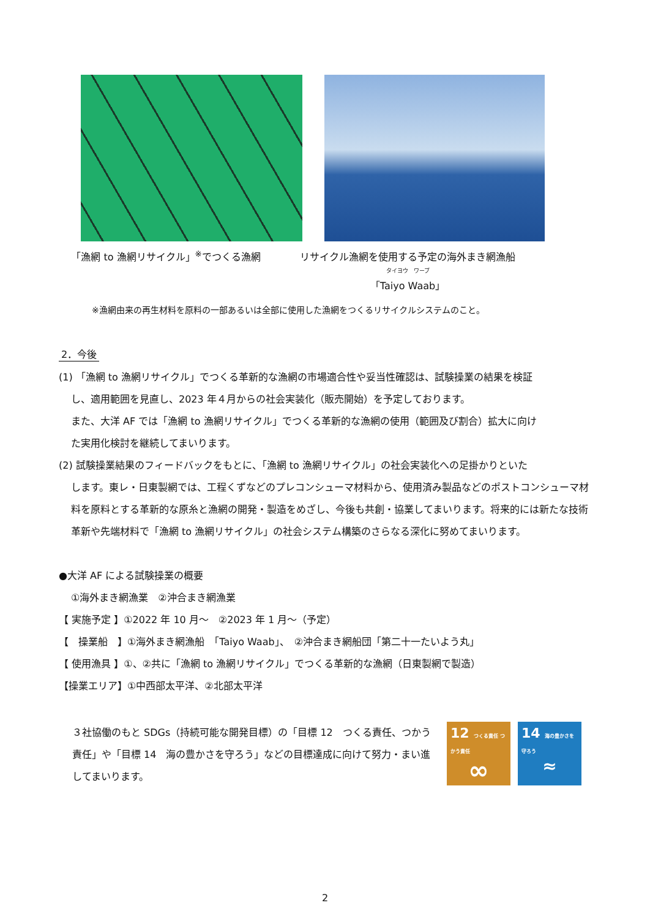「漁網 to 漁網リサイクル」<sup>※</sup>でつくる漁網 リサイクル漁網を使用する予定の海外まき網漁船
タイヨウ　ワーブ
「Taiyo Waab」
※漁網由来の再生材料を原料の一部あるいは全部に使用した漁網をつくるリサイクルシステムのこと。
2．今後
(1) 「漁網 to 漁網リサイクル」でつくる革新的な漁網の市場適合性や妥当性確認は、試験操業の結果を検証
し、適用範囲を見直し、2023 年４月からの社会実装化（販売開始）を予定しております。
また、大洋 AF では「漁網 to 漁網リサイクル」でつくる革新的な漁網の使用（範囲及び割合）拡大に向け
た実用化検討を継続してまいります。
(2) 試験操業結果のフィードバックをもとに、「漁網 to 漁網リサイクル」の社会実装化への足掛かりといた
します。東レ・日東製網では、工程くずなどのプレコンシューマ材料から、使用済み製品などのポストコンシューマ材料を原料とする革新的な原糸と漁網の開発・製造をめざし、今後も共創・協業してまいります。将来的には新たな技術革新や先端材料で「漁網 to 漁網リサイクル」の社会システム構築のさらなる深化に努めてまいります。
●大洋 AF による試験操業の概要
①海外まき網漁業　②沖合まき網漁業
【 実施予定 】①2022 年 10 月～　②2023 年 1 月～（予定）
【　操業船　】①海外まき網漁船　「Taiyo Waab」、　②沖合まき網船団「第二十一たいよう丸」
【 使用漁具 】①、②共に「漁網 to 漁網リサイクル」でつくる革新的な漁網（日東製網で製造）
【操業エリア】①中西部太平洋、②北部太平洋
３社協働のもと SDGs（持続可能な開発目標）の「目標 12　つくる責任、つかう責任」や「目標 14　海の豊かさを守ろう」などの目標達成に向けて努力・まい進してまいります。
12 つくる責任 つかう責任
∞
14 海の豊かさを守ろう
≈
2